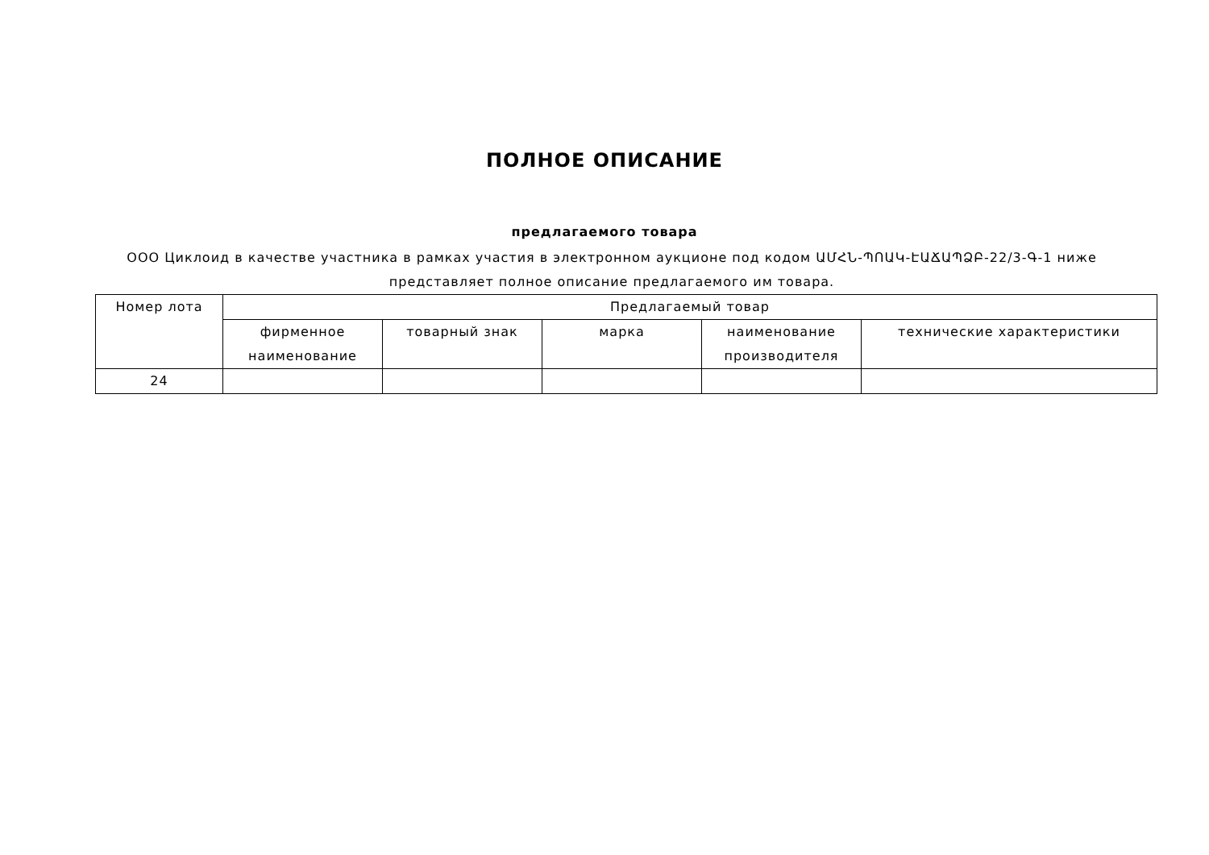ПОЛНОЕ ОПИСАНИЕ
предлагаемого товара
ООО Циклоид в качестве участника в рамках участия в электронном аукционе под кодом ԱՄՀՆ-ՊՈԱԿ-ԷԱՃԱՊՁԲ-22/3-Գ-1 ниже представляет полное описание предлагаемого им товара.
| Номер лота | Предлагаемый товар | | | | |
| --- | --- | --- | --- | --- | --- |
| | фирменное наименование | товарный знак | марка | наименование производителя | технические характеристики |
| 24 | | | | | |